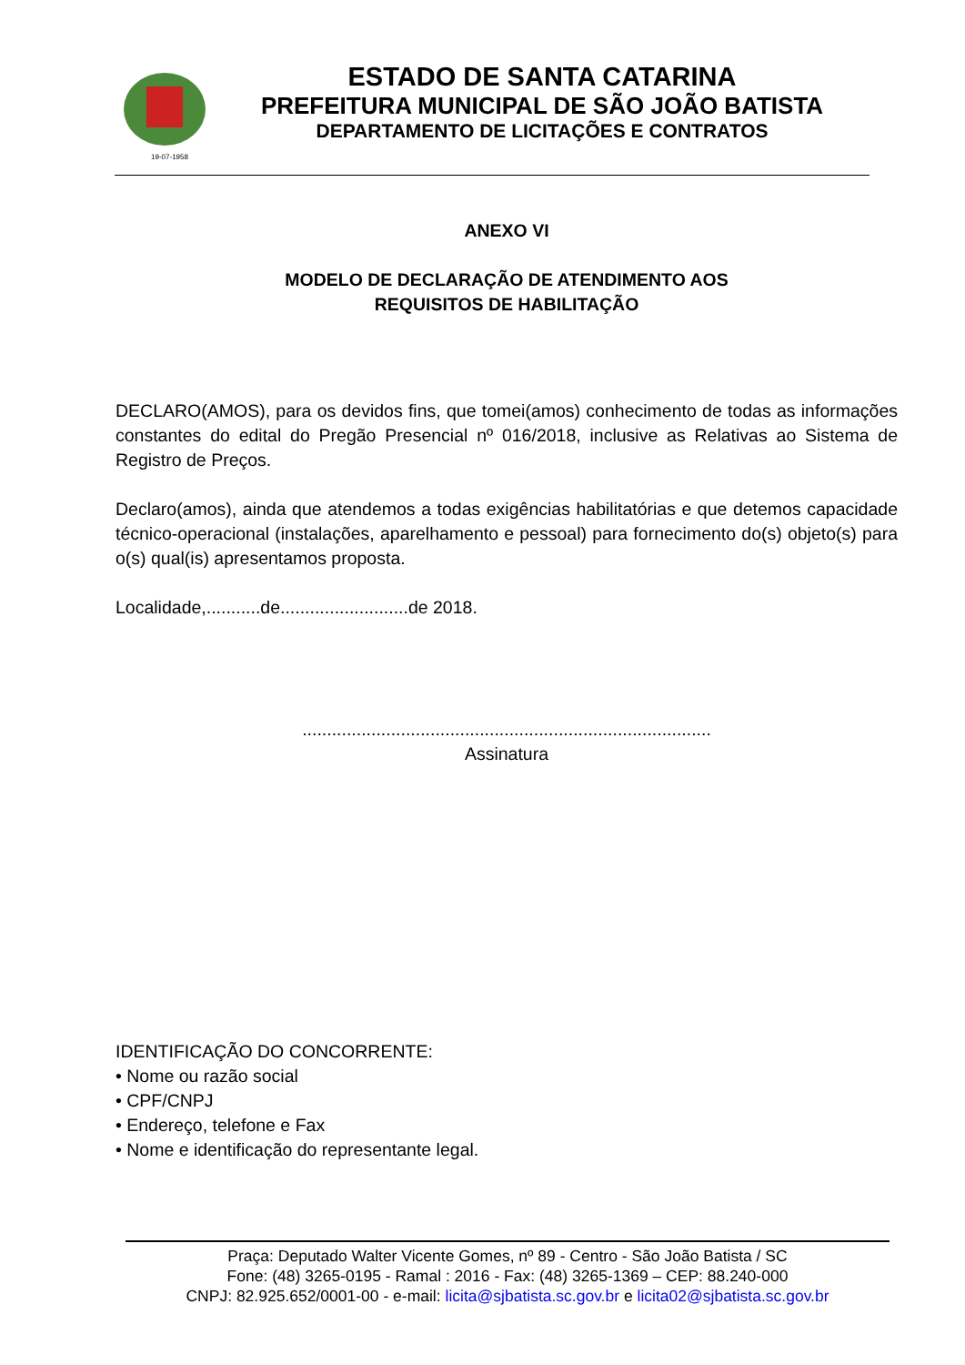19-07-1958
ESTADO DE SANTA CATARINA
PREFEITURA MUNICIPAL DE SÃO JOÃO BATISTA
DEPARTAMENTO DE LICITAÇÕES E CONTRATOS
ANEXO VI
MODELO DE DECLARAÇÃO DE ATENDIMENTO AOS
REQUISITOS DE HABILITAÇÃO
DECLARO(AMOS), para os devidos fins, que tomei(amos) conhecimento de todas as informações constantes do edital do Pregão Presencial nº 016/2018, inclusive as Relativas ao Sistema de Registro de Preços.
Declaro(amos), ainda que atendemos a todas exigências habilitatórias e que detemos capacidade técnico-operacional (instalações, aparelhamento e pessoal) para fornecimento do(s) objeto(s) para o(s) qual(is) apresentamos proposta.
Localidade,...........de..........................de 2018.
...................................................................................
Assinatura
IDENTIFICAÇÃO DO CONCORRENTE:
• Nome ou razão social
• CPF/CNPJ
• Endereço, telefone e Fax
• Nome e identificação do representante legal.
Praça: Deputado Walter Vicente Gomes, nº 89 - Centro - São João Batista / SC
Fone: (48) 3265-0195 - Ramal : 2016 - Fax: (48) 3265-1369 – CEP: 88.240-000
CNPJ: 82.925.652/0001-00 - e-mail: licita@sjbatista.sc.gov.br e licita02@sjbatista.sc.gov.br